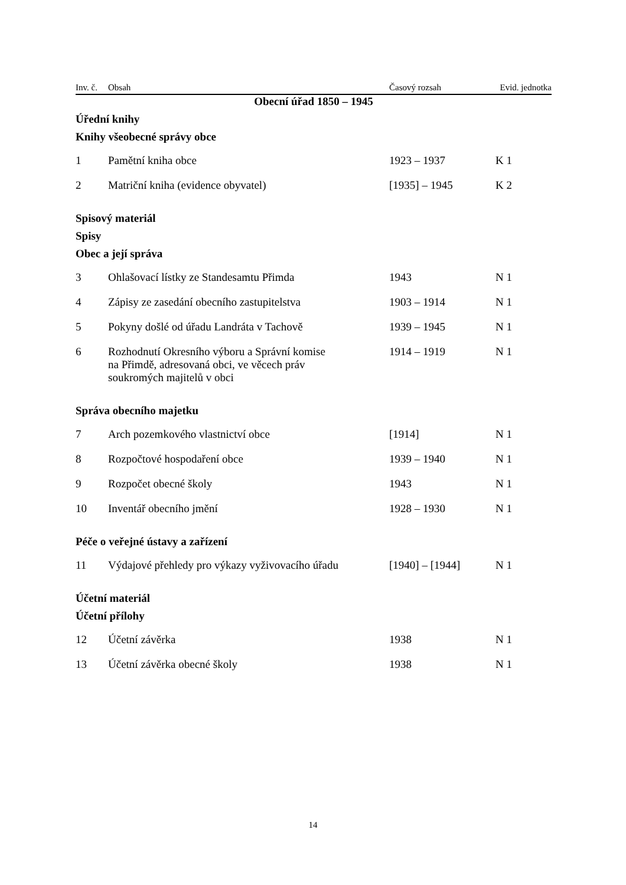| Inv. č. | Obsah | Časový rozsah | Evid. jednotka |
| --- | --- | --- | --- |
| Obecní úřad 1850 – 1945 | | | |
| Úřední knihy | | | |
| Knihy všeobecné správy obce | | | |
| 1 | Pamětní kniha obce | 1923 – 1937 | K 1 |
| 2 | Matriční kniha (evidence obyvatel) | [1935] – 1945 | K 2 |
| Spisový materiál | | | |
| Spisy | | | |
| Obec a její správa | | | |
| 3 | Ohlašovací lístky ze Standesamtu Přimda | 1943 | N 1 |
| 4 | Zápisy ze zasedání obecního zastupitelstva | 1903 – 1914 | N 1 |
| 5 | Pokyny došlé od úřadu Landráta v Tachově | 1939 – 1945 | N 1 |
| 6 | Rozhodnutí Okresního výboru a Správní komise na Přimdě, adresovaná obci, ve věcech práv soukromých majitelů v obci | 1914 – 1919 | N 1 |
| Správa obecního majetku | | | |
| 7 | Arch pozemkového vlastnictví obce | [1914] | N 1 |
| 8 | Rozpočtové hospodaření obce | 1939 – 1940 | N 1 |
| 9 | Rozpočet obecné školy | 1943 | N 1 |
| 10 | Inventář obecního jmění | 1928 – 1930 | N 1 |
| Péče o veřejné ústavy a zařízení | | | |
| 11 | Výdajové přehledy pro výkazy vyživovacího úřadu | [1940] – [1944] | N 1 |
| Účetní materiál | | | |
| Účetní přílohy | | | |
| 12 | Účetní závěrka | 1938 | N 1 |
| 13 | Účetní závěrka obecné školy | 1938 | N 1 |
14